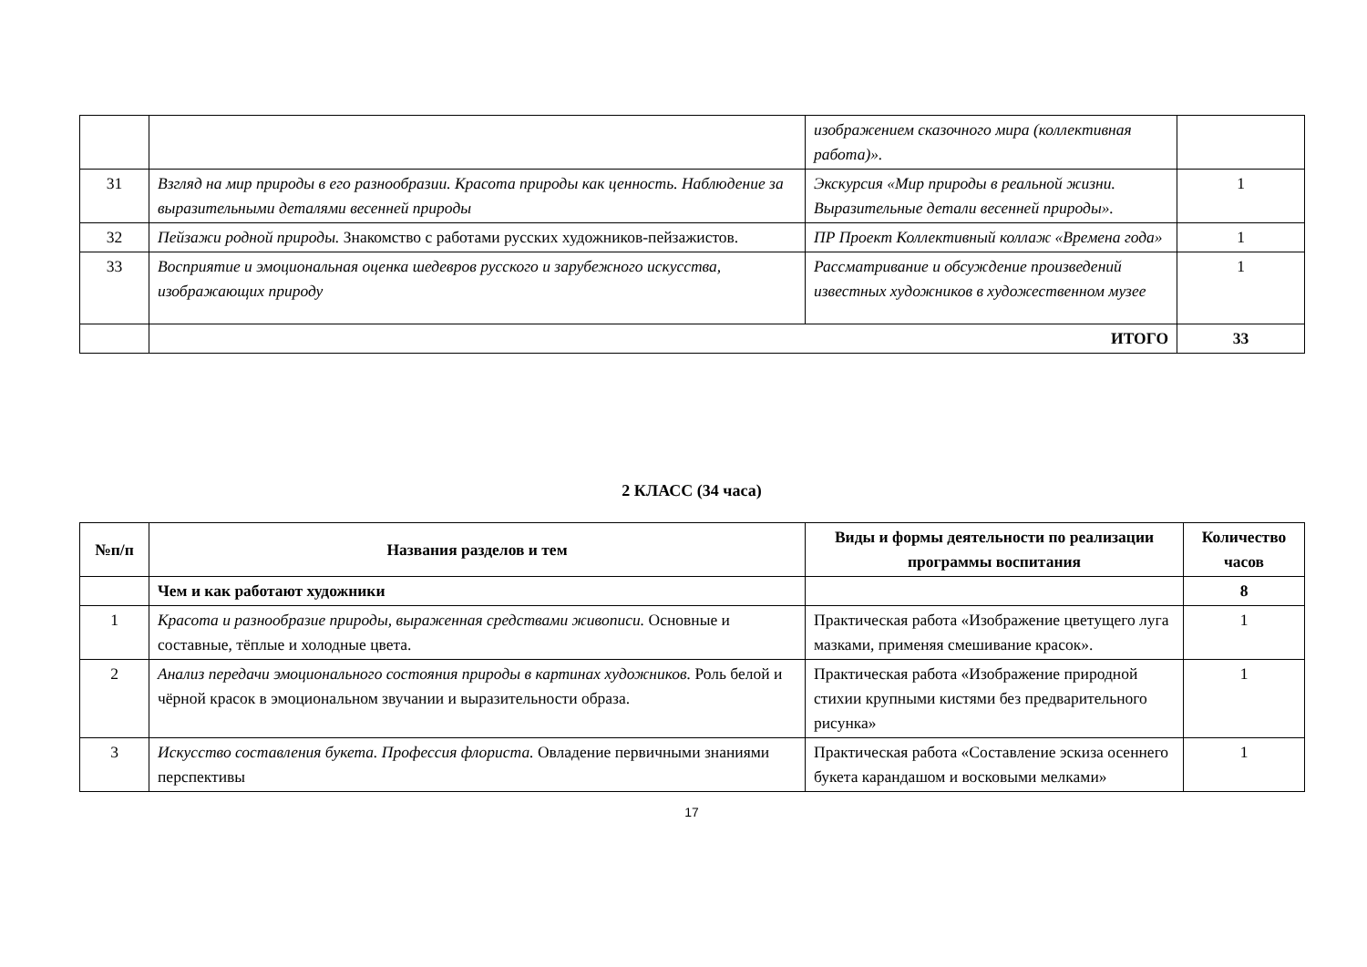| | | изображением сказочного мира (коллективная работа)». | |
| 31 | Взгляд на мир природы в его разнообразии. Красота природы как ценность. Наблюдение за выразительными деталями весенней природы | Экскурсия «Мир природы в реальной жизни. Выразительные детали весенней природы». | 1 |
| 32 | Пейзажи родной природы. Знакомство с работами русских художников-пейзажистов. | ПР Проект Коллективный коллаж «Времена года» | 1 |
| 33 | Восприятие и эмоциональная оценка шедевров русского и зарубежного искусства, изображающих природу | Рассматривание и обсуждение произведений известных художников в художественном музее | 1 |
| | ИТОГО | | 33 |
2 КЛАСС (34 часа)
| №п/п | Названия разделов и тем | Виды и формы деятельности по реализации программы воспитания | Количество часов |
| --- | --- | --- | --- |
| | Чем и как работают художники | | 8 |
| 1 | Красота и разнообразие природы, выраженная средствами живописи. Основные и составные, тёплые и холодные цвета. | Практическая работа «Изображение цветущего луга мазками, применяя смешивание красок». | 1 |
| 2 | Анализ передачи эмоционального состояния природы в картинах художников. Роль белой и чёрной красок в эмоциональном звучании и выразительности образа. | Практическая работа «Изображение природной стихии крупными кистями без предварительного рисунка» | 1 |
| 3 | Искусство составления букета. Профессия флориста. Овладение первичными знаниями перспективы | Практическая работа «Составление эскиза осеннего букета карандашом и восковыми мелками» | 1 |
17